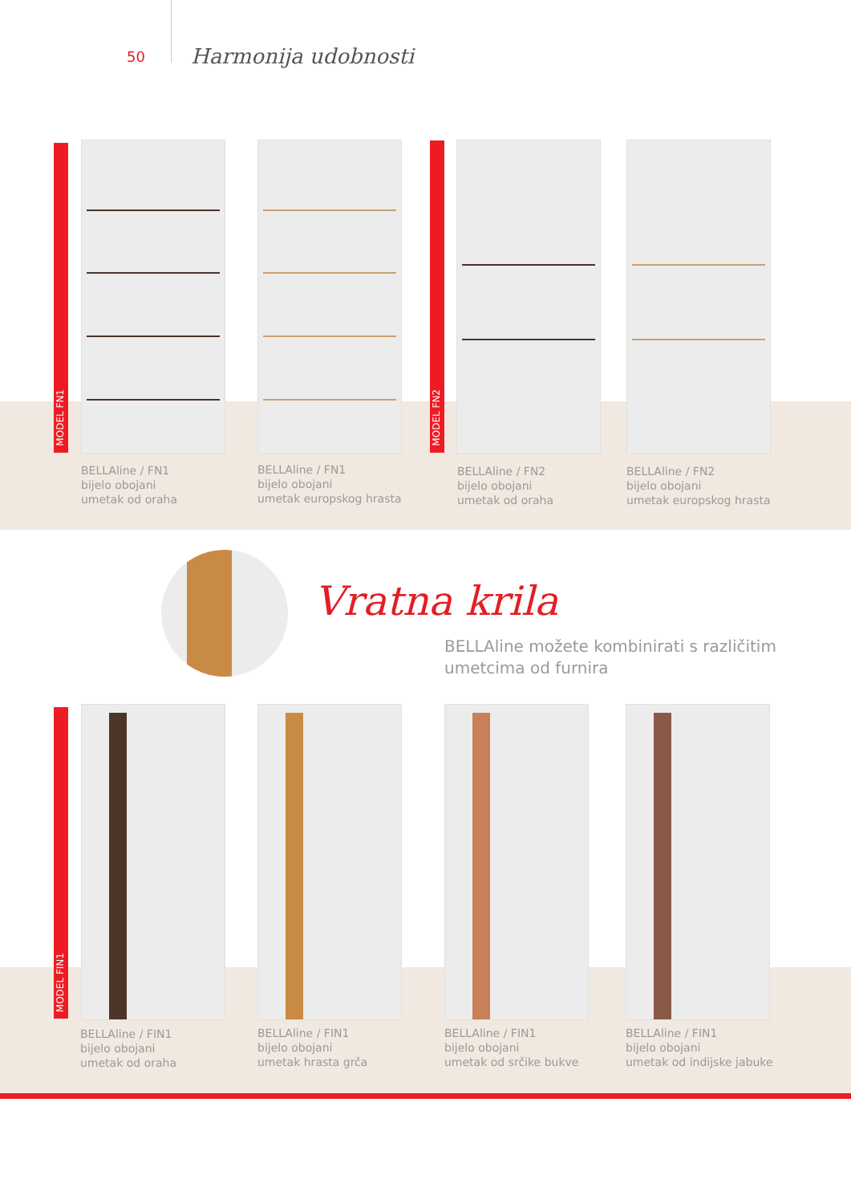50 Harmonija udobnosti
MODEL FN1
MODEL FN2
BELLAline / FN1
bijelo obojani
umetak od oraha
BELLAline / FN1
bijelo obojani
umetak europskog hrasta
BELLAline / FN2
bijelo obojani
umetak od oraha
BELLAline / FN2
bijelo obojani
umetak europskog hrasta
Vratna krila
BELLAline možete kombinirati s različitim
umetcima od furnira
MODEL FIN1
BELLAline / FIN1
bijelo obojani
umetak od oraha
BELLAline / FIN1
bijelo obojani
umetak hrasta grča
BELLAline / FIN1
bijelo obojani
umetak od srčike bukve
BELLAline / FIN1
bijelo obojani
umetak od indijske jabuke